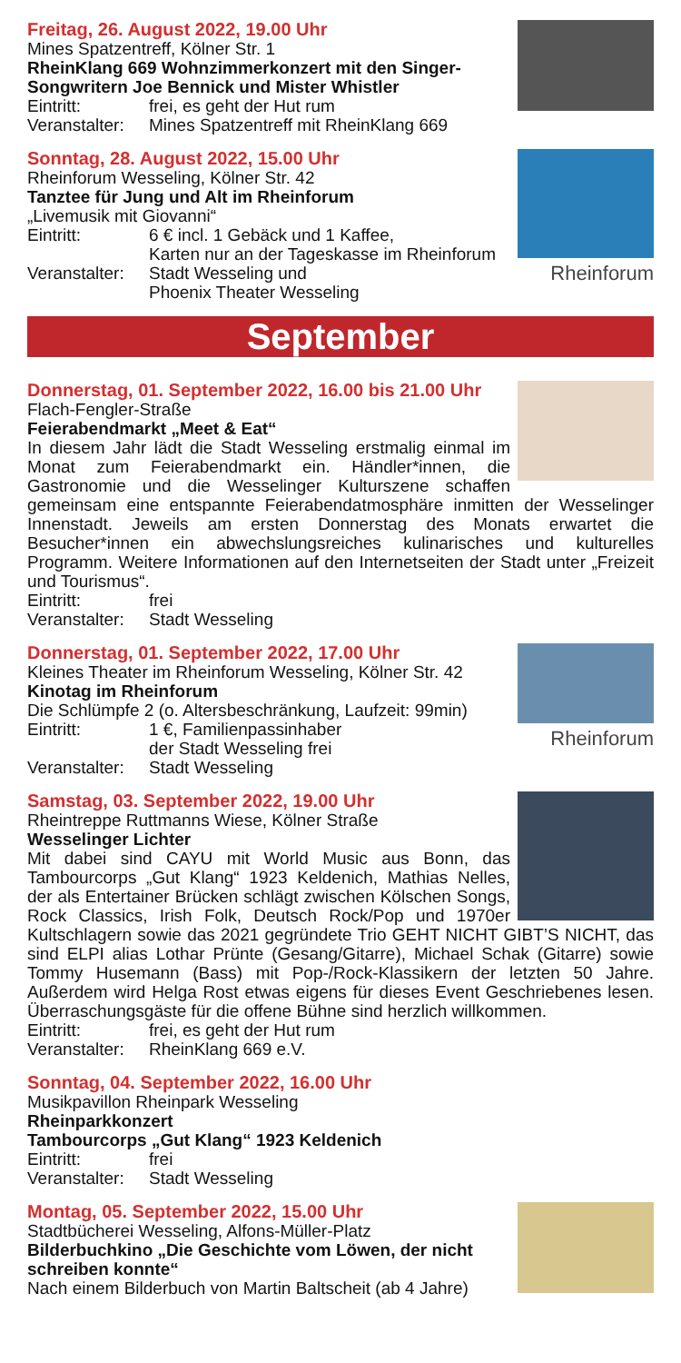Freitag, 26. August 2022, 19.00 Uhr
Mines Spatzentreff, Kölner Str. 1
RheinKlang 669 Wohnzimmerkonzert mit den Singer-Songwritern Joe Bennick und Mister Whistler
Eintritt: frei, es geht der Hut rum
Veranstalter: Mines Spatzentreff mit RheinKlang 669
Rheinforum
Sonntag, 28. August 2022, 15.00 Uhr
Rheinforum Wesseling, Kölner Str. 42
Tanztee für Jung und Alt im Rheinforum
„Livemusik mit Giovanni“
Eintritt: 6 € incl. 1 Gebäck und 1 Kaffee,
Karten nur an der Tageskasse im Rheinforum
Veranstalter: Stadt Wesseling und
Phoenix Theater Wesseling
September
Donnerstag, 01. September 2022, 16.00 bis 21.00 Uhr
Flach-Fengler-Straße
Feierabendmarkt „Meet & Eat“
In diesem Jahr lädt die Stadt Wesseling erstmalig einmal im Monat zum Feierabendmarkt ein. Händler*innen, die Gastronomie und die Wesselinger Kulturszene schaffen gemeinsam eine entspannte Feierabendatmosphäre inmitten der Wesselinger Innenstadt. Jeweils am ersten Donnerstag des Monats erwartet die Besucher*innen ein abwechslungsreiches kulinarisches und kulturelles Programm. Weitere Informationen auf den Internetseiten der Stadt unter „Freizeit und Tourismus“.
Eintritt: frei
Veranstalter: Stadt Wesseling
Rheinforum
Donnerstag, 01. September 2022, 17.00 Uhr
Kleines Theater im Rheinforum Wesseling, Kölner Str. 42
Kinotag im Rheinforum
Die Schlümpfe 2 (o. Altersbeschränkung, Laufzeit: 99min)
Eintritt: 1 €, Familienpassinhaber
der Stadt Wesseling frei
Veranstalter: Stadt Wesseling
Samstag, 03. September 2022, 19.00 Uhr
Rheintreppe Ruttmanns Wiese, Kölner Straße
Wesselinger Lichter
Mit dabei sind CAYU mit World Music aus Bonn, das Tambourcorps „Gut Klang“ 1923 Keldenich, Mathias Nelles, der als Entertainer Brücken schlägt zwischen Kölschen Songs, Rock Classics, Irish Folk, Deutsch Rock/Pop und 1970er Kultschlagern sowie das 2021 gegründete Trio GEHT NICHT GIBT’S NICHT, das sind ELPI alias Lothar Prünte (Gesang/Gitarre), Michael Schak (Gitarre) sowie Tommy Husemann (Bass) mit Pop-/Rock-Klassikern der letzten 50 Jahre. Außerdem wird Helga Rost etwas eigens für dieses Event Geschriebenes lesen. Überraschungsgäste für die offene Bühne sind herzlich willkommen.
Eintritt: frei, es geht der Hut rum
Veranstalter: RheinKlang 669 e.V.
Sonntag, 04. September 2022, 16.00 Uhr
Musikpavillon Rheinpark Wesseling
Rheinparkkonzert
Tambourcorps „Gut Klang“ 1923 Keldenich
Eintritt: frei
Veranstalter: Stadt Wesseling
Montag, 05. September 2022, 15.00 Uhr
Stadtbücherei Wesseling, Alfons-Müller-Platz
Bilderbuchkino „Die Geschichte vom Löwen, der nicht schreiben konnte“
Nach einem Bilderbuch von Martin Baltscheit (ab 4 Jahre)